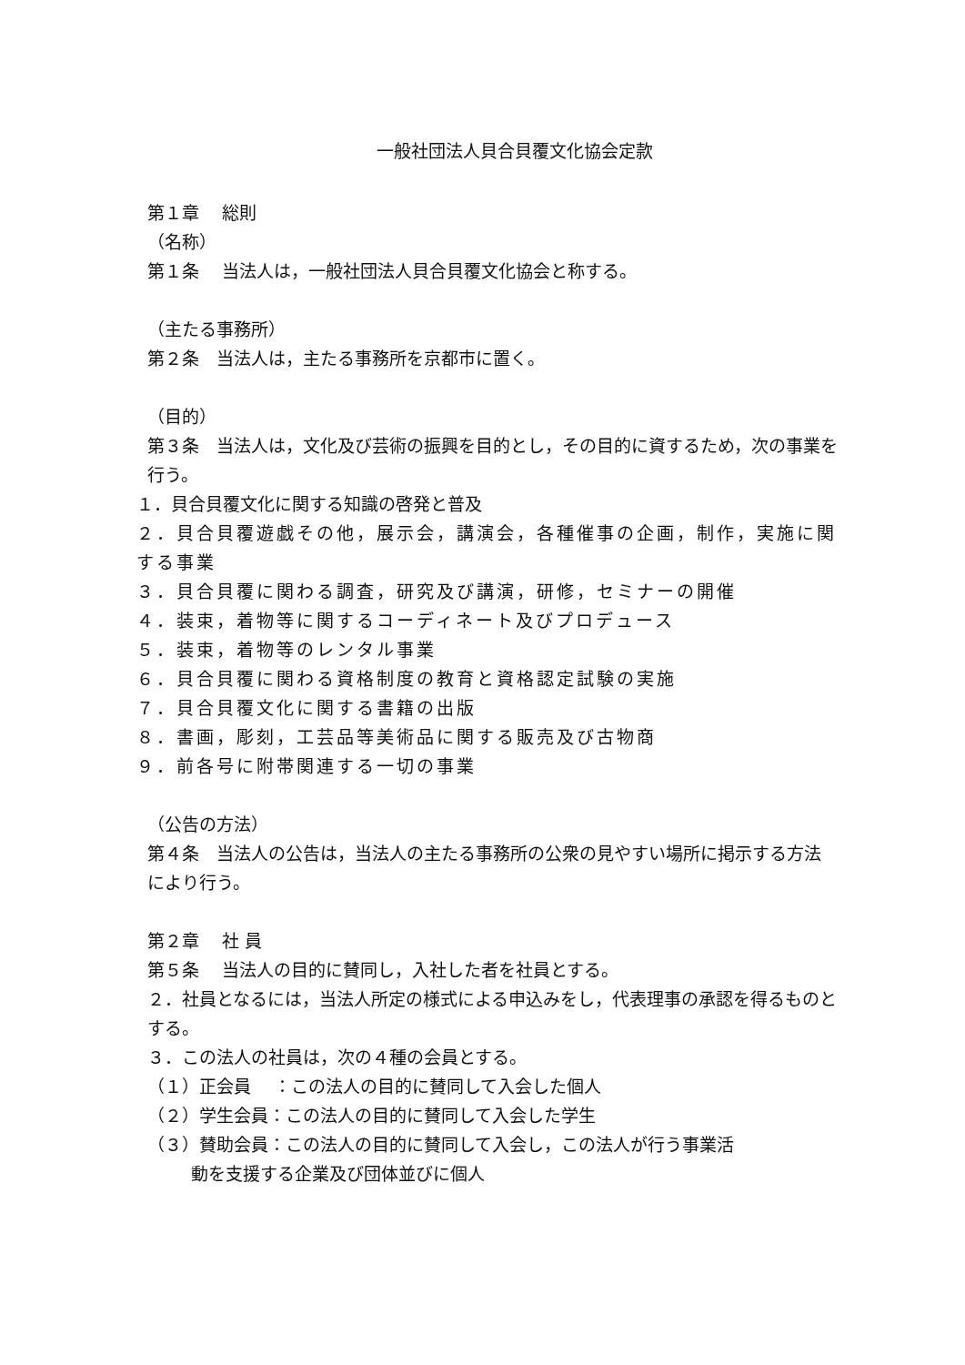一般社団法人貝合貝覆文化協会定款
第１章　 総則
（名称）
第１条　 当法人は，一般社団法人貝合貝覆文化協会と称する。
（主たる事務所）
第２条　当法人は，主たる事務所を京都市に置く。
（目的）
第３条　当法人は，文化及び芸術の振興を目的とし，その目的に資するため，次の事業を行う。
１．貝合貝覆文化に関する知識の啓発と普及
２．貝合貝覆遊戯その他，展示会，講演会，各種催事の企画，制作，実施に関する事業
３．貝合貝覆に関わる調査，研究及び講演，研修，セミナーの開催
４．装束，着物等に関するコーディネート及びプロデュース
５．装束，着物等のレンタル事業
６．貝合貝覆に関わる資格制度の教育と資格認定試験の実施
７．貝合貝覆文化に関する書籍の出版
８．書画，彫刻，工芸品等美術品に関する販売及び古物商
９．前各号に附帯関連する一切の事業
（公告の方法）
第４条　当法人の公告は，当法人の主たる事務所の公衆の見やすい場所に掲示する方法により行う。
第２章　 社 員
第５条　 当法人の目的に賛同し，入社した者を社員とする。
２．社員となるには，当法人所定の様式による申込みをし，代表理事の承認を得るものとする。
３．この法人の社員は，次の４種の会員とする。
（１）正会員　 ：この法人の目的に賛同して入会した個人
（２）学生会員：この法人の目的に賛同して入会した学生
（３）賛助会員：この法人の目的に賛同して入会し，この法人が行う事業活
動を支援する企業及び団体並びに個人